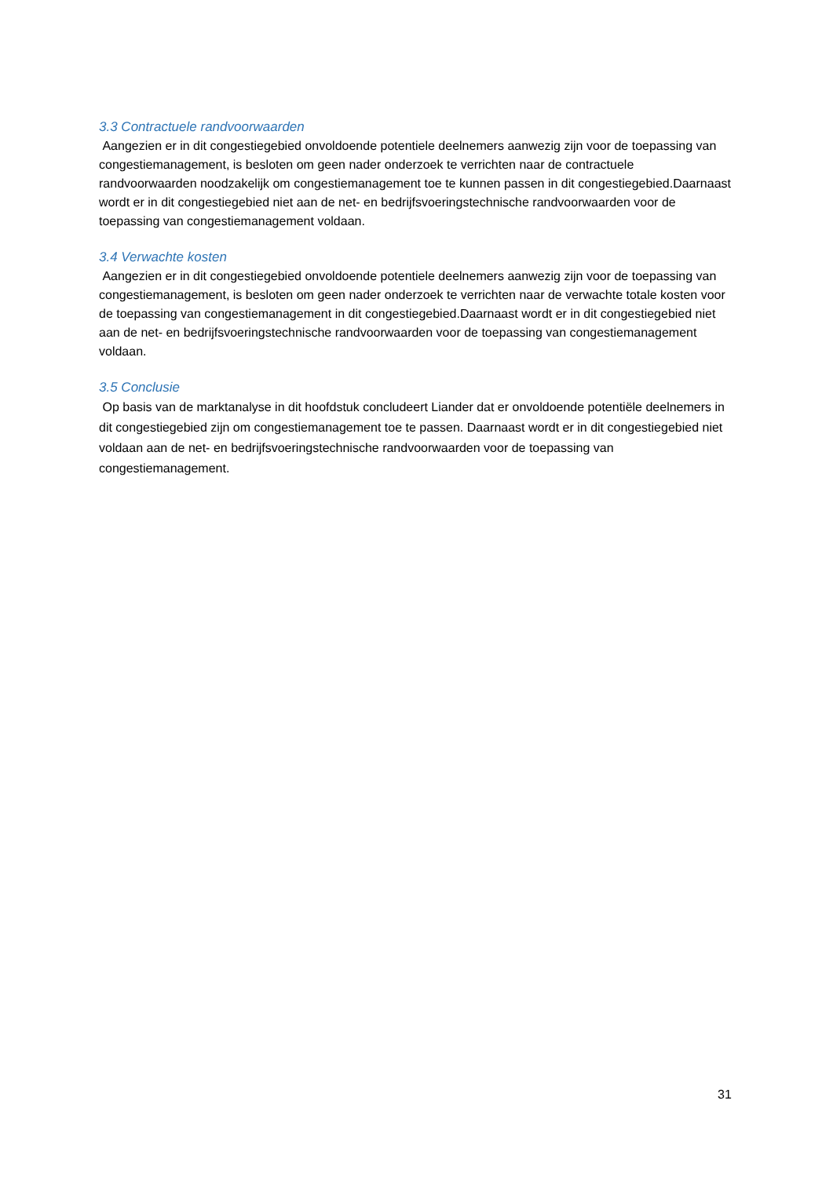3.3 Contractuele randvoorwaarden
Aangezien er in dit congestiegebied onvoldoende potentiele deelnemers aanwezig zijn voor de toepassing van congestiemanagement, is besloten om geen nader onderzoek te verrichten naar de contractuele randvoorwaarden noodzakelijk om congestiemanagement toe te kunnen passen in dit congestiegebied.Daarnaast wordt er in dit congestiegebied niet aan de net- en bedrijfsvoeringstechnische randvoorwaarden voor de toepassing van congestiemanagement voldaan.
3.4 Verwachte kosten
Aangezien er in dit congestiegebied onvoldoende potentiele deelnemers aanwezig zijn voor de toepassing van congestiemanagement, is besloten om geen nader onderzoek te verrichten naar de verwachte totale kosten voor de toepassing van congestiemanagement in dit congestiegebied.Daarnaast wordt er in dit congestiegebied niet aan de net- en bedrijfsvoeringstechnische randvoorwaarden voor de toepassing van congestiemanagement voldaan.
3.5 Conclusie
Op basis van de marktanalyse in dit hoofdstuk concludeert Liander dat er onvoldoende potentiële deelnemers in dit congestiegebied zijn om congestiemanagement toe te passen. Daarnaast wordt er in dit congestiegebied niet voldaan aan de net- en bedrijfsvoeringstechnische randvoorwaarden voor de toepassing van congestiemanagement.
31